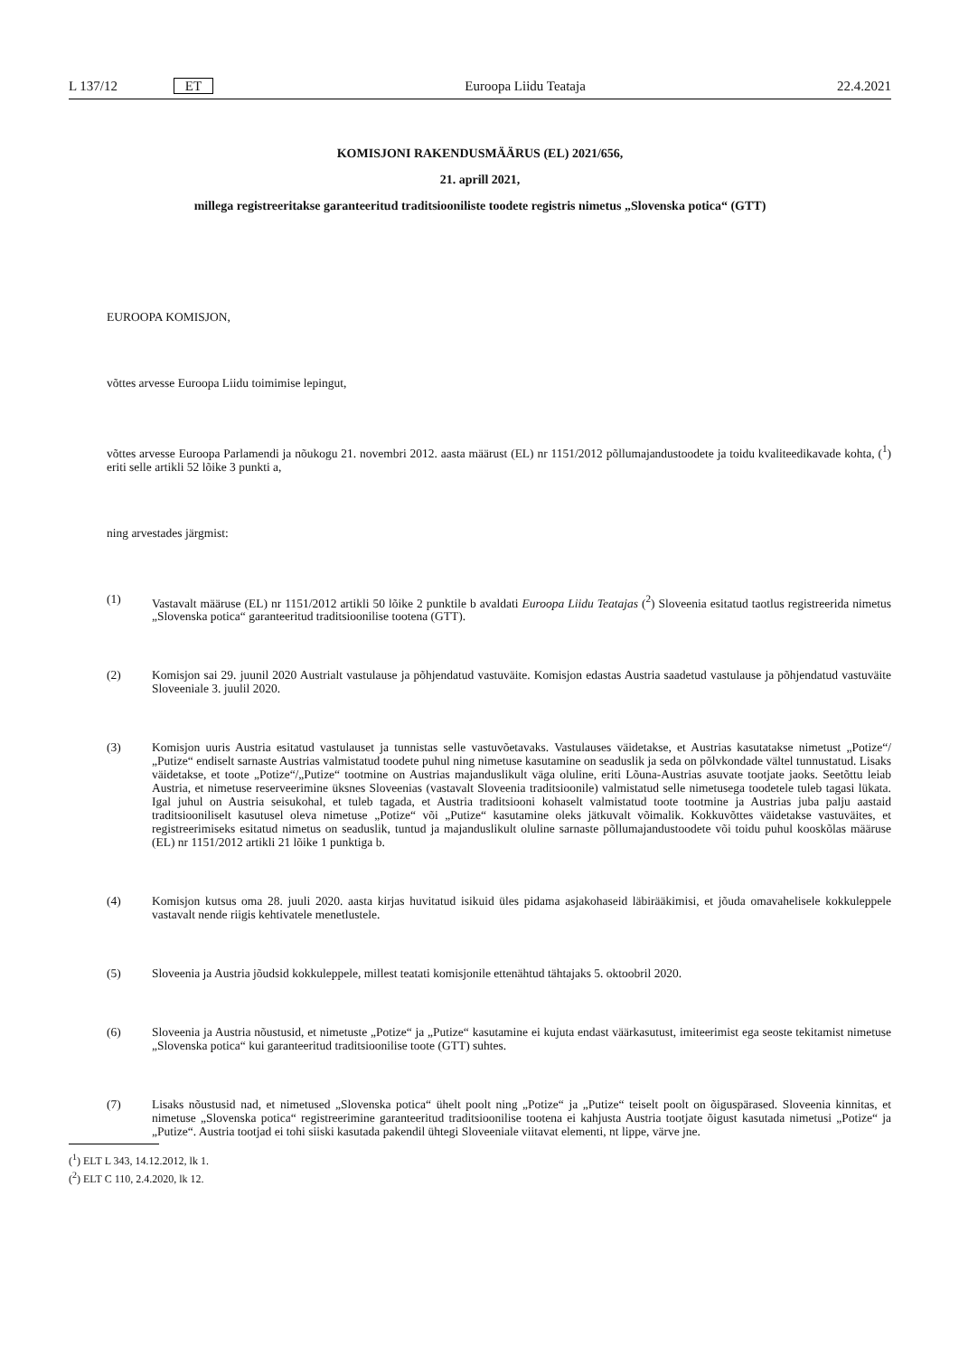L 137/12 ET Euroopa Liidu Teataja 22.4.2021
KOMISJONI RAKENDUSMÄÄRUS (EL) 2021/656,
21. aprill 2021,
millega registreeritakse garanteeritud traditsiooniliste toodete registris nimetus „Slovenska potica“ (GTT)
EUROOPA KOMISJON,
võttes arvesse Euroopa Liidu toimimise lepingut,
võttes arvesse Euroopa Parlamendi ja nõukogu 21. novembri 2012. aasta määrust (EL) nr 1151/2012 põllumajandustoodete ja toidu kvaliteedikavade kohta, (<sup>1</sup>) eriti selle artikli 52 lõike 3 punkti a,
ning arvestades järgmist:
(1) Vastavalt määruse (EL) nr 1151/2012 artikli 50 lõike 2 punktile b avaldati Euroopa Liidu Teatajas (<sup>2</sup>) Sloveenia esitatud taotlus registreerida nimetus „Slovenska potica“ garanteeritud traditsioonilise tootena (GTT).
(2) Komisjon sai 29. juunil 2020 Austrialt vastulause ja põhjendatud vastuväite. Komisjon edastas Austria saadetud vastulause ja põhjendatud vastuväite Sloveeniale 3. juulil 2020.
(3) Komisjon uuris Austria esitatud vastulauset ja tunnistas selle vastuvõetavaks. Vastulauses väidetakse, et Austrias kasutatakse nimetust „Potize“/„Putize“ endiselt sarnaste Austrias valmistatud toodete puhul ning nimetuse kasutamine on seaduslik ja seda on põlvkondade vältel tunnustatud. Lisaks väidetakse, et toote „Potize“/„Putize“ tootmine on Austrias majanduslikult väga oluline, eriti Lõuna-Austrias asuvate tootjate jaoks. Seetõttu leiab Austria, et nimetuse reserveerimine üksnes Sloveenias (vastavalt Sloveenia traditsioonile) valmistatud selle nimetusega toodetele tuleb tagasi lükata. Igal juhul on Austria seisukohal, et tuleb tagada, et Austria traditsiooni kohaselt valmistatud toote tootmine ja Austrias juba palju aastaid traditsiooniliselt kasutusel oleva nimetuse „Potize“ või „Putize“ kasutamine oleks jätkuvalt võimalik. Kokkuvõttes väidetakse vastuväites, et registreerimiseks esitatud nimetus on seaduslik, tuntud ja majanduslikult oluline sarnaste põllumajandustoodete või toidu puhul kooskõlas määruse (EL) nr 1151/2012 artikli 21 lõike 1 punktiga b.
(4) Komisjon kutsus oma 28. juuli 2020. aasta kirjas huvitatud isikuid üles pidama asjakohaseid läbirääkimisi, et jõuda omavahelisele kokkuleppele vastavalt nende riigis kehtivatele menetlustele.
(5) Sloveenia ja Austria jõudsid kokkuleppele, millest teatati komisjonile ettenähtud tähtajaks 5. oktoobril 2020.
(6) Sloveenia ja Austria nõustusid, et nimetuste „Potize“ ja „Putize“ kasutamine ei kujuta endast väärkasutust, imiteerimist ega seoste tekitamist nimetuse „Slovenska potica“ kui garanteeritud traditsioonilise toote (GTT) suhtes.
(7) Lisaks nõustusid nad, et nimetused „Slovenska potica“ ühelt poolt ning „Potize“ ja „Putize“ teiselt poolt on õiguspärased. Sloveenia kinnitas, et nimetuse „Slovenska potica“ registreerimine garanteeritud traditsioonilise tootena ei kahjusta Austria tootjate õigust kasutada nimetusi „Potize“ ja „Putize“. Austria tootjad ei tohi siiski kasutada pakendil ühtegi Sloveeniale viitavat elementi, nt lippe, värve jne.
(<sup>1</sup>) ELT L 343, 14.12.2012, lk 1.
(<sup>2</sup>) ELT C 110, 2.4.2020, lk 12.